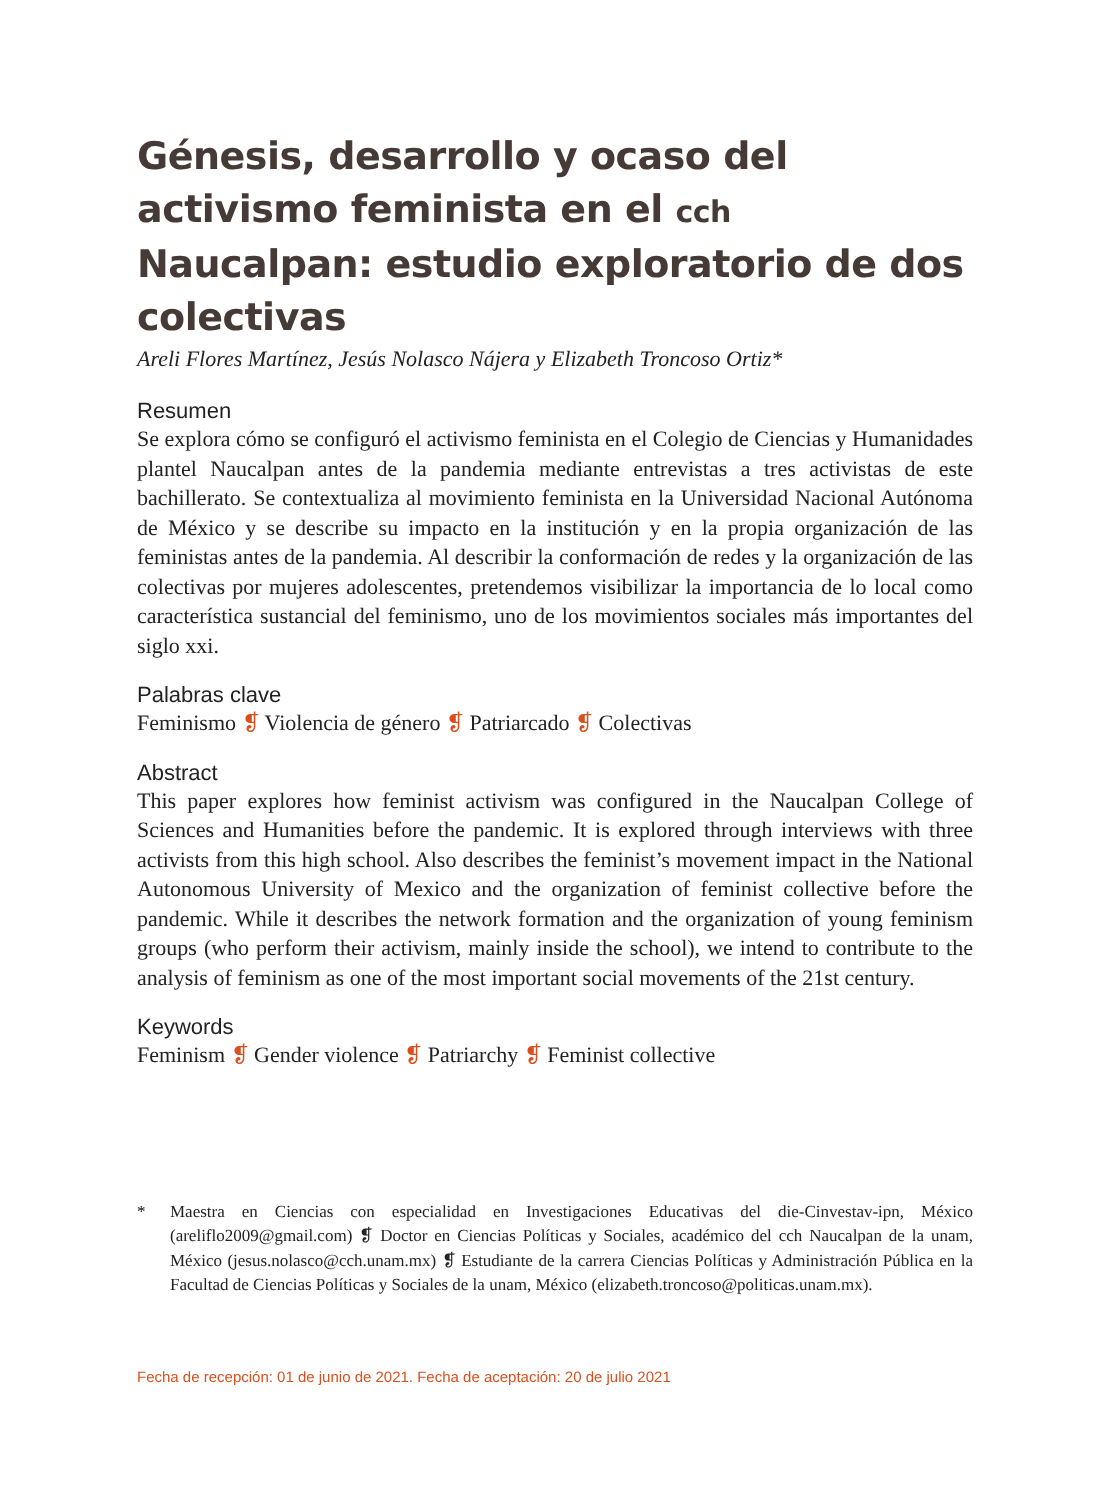Génesis, desarrollo y ocaso del activismo feminista en el cch Naucalpan: estudio exploratorio de dos colectivas
Areli Flores Martínez, Jesús Nolasco Nájera y Elizabeth Troncoso Ortiz*
Resumen
Se explora cómo se configuró el activismo feminista en el Colegio de Ciencias y Humanidades plantel Naucalpan antes de la pandemia mediante entrevistas a tres activistas de este bachillerato. Se contextualiza al movimiento feminista en la Universidad Nacional Autónoma de México y se describe su impacto en la institución y en la propia organización de las feministas antes de la pandemia. Al describir la conformación de redes y la organización de las colectivas por mujeres adolescentes, pretendemos visibilizar la importancia de lo local como característica sustancial del feminismo, uno de los movimientos sociales más importantes del siglo xxi.
Palabras clave
Feminismo ❡ Violencia de género ❡ Patriarcado ❡ Colectivas
Abstract
This paper explores how feminist activism was configured in the Naucalpan College of Sciences and Humanities before the pandemic. It is explored through interviews with three activists from this high school. Also describes the feminist’s movement impact in the National Autonomous University of Mexico and the organization of feminist collective before the pandemic. While it describes the network formation and the organization of young feminism groups (who perform their activism, mainly inside the school), we intend to contribute to the analysis of feminism as one of the most important social movements of the 21st century.
Keywords
Feminism ❡ Gender violence ❡ Patriarchy ❡ Feminist collective
* Maestra en Ciencias con especialidad en Investigaciones Educativas del die-Cinvestav-ipn, México (areliflo2009@gmail.com) ❡ Doctor en Ciencias Políticas y Sociales, académico del cch Naucalpan de la unam, México (jesus.nolasco@cch.unam.mx) ❡ Estudiante de la carrera Ciencias Políticas y Administración Pública en la Facultad de Ciencias Políticas y Sociales de la unam, México (elizabeth.troncoso@politicas.unam.mx).
Fecha de recepción: 01 de junio de 2021. Fecha de aceptación: 20 de julio 2021